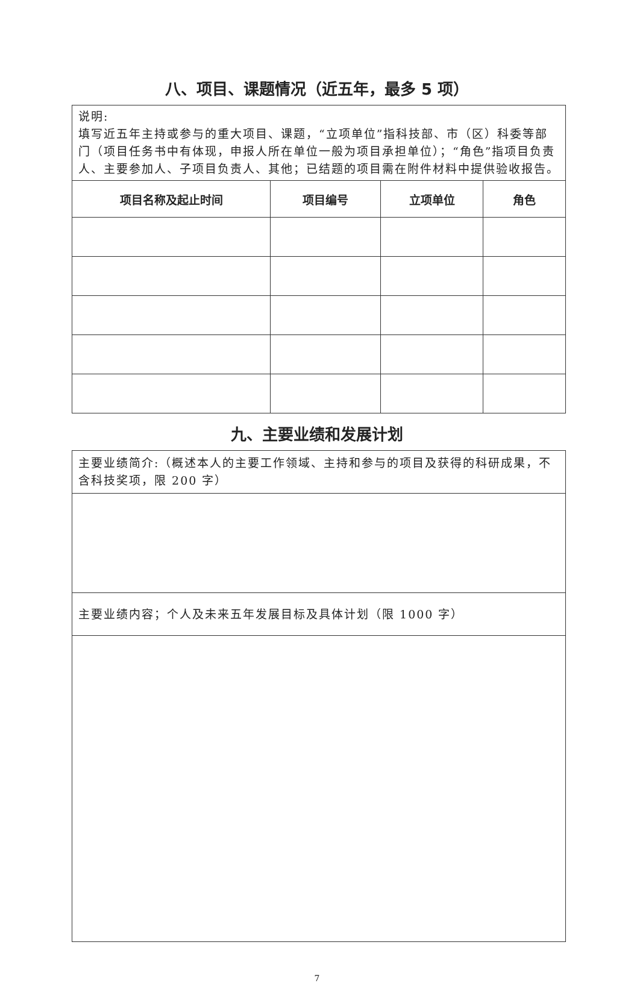八、项目、课题情况（近五年，最多 5 项）
| 说明: 填写近五年主持或参与的重大项目、课题，“立项单位”指科技部、市（区）科委等部门（项目任务书中有体现，申报人所在单位一般为项目承担单位）；“角色”指项目负责人、主要参加人、子项目负责人、其他；已结题的项目需在附件材料中提供验收报告。 | | | |
| 项目名称及起止时间 | 项目编号 | 立项单位 | 角色 |
九、主要业绩和发展计划
| 主要业绩简介:（概述本人的主要工作领域、主持和参与的项目及获得的科研成果，不含科技奖项，限 200 字） |
| 主要业绩内容；个人及未来五年发展目标及具体计划（限 1000 字） |
7